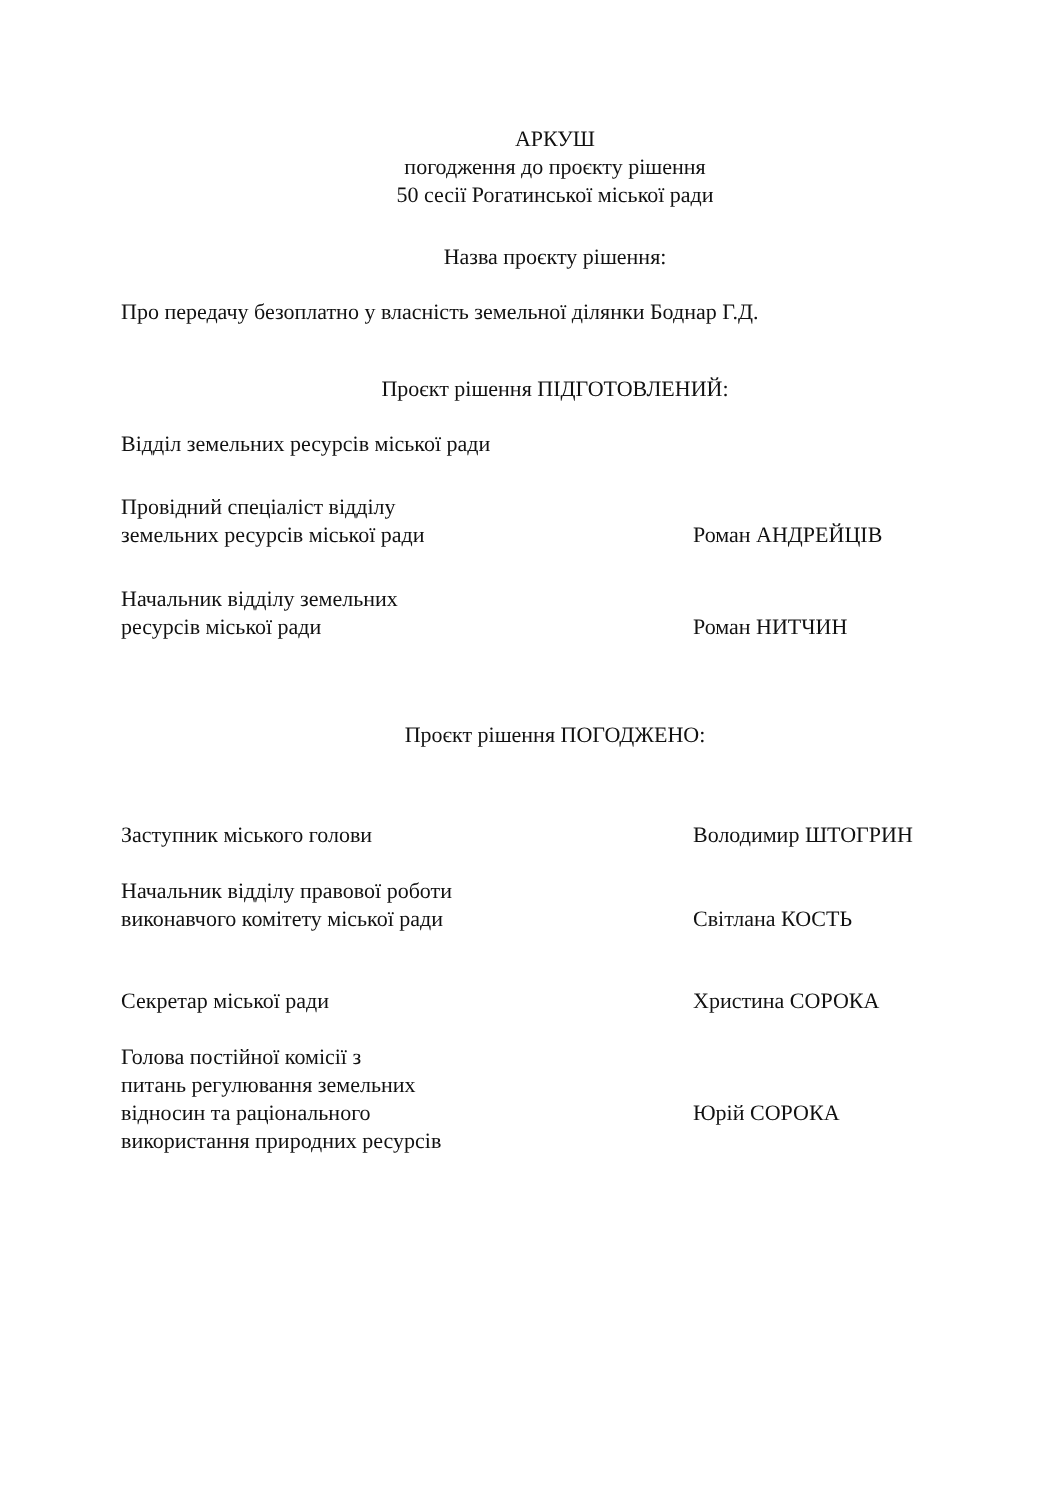АРКУШ
погодження до проєкту рішення
50 сесії Рогатинської міської ради
Назва проєкту рішення:
Про передачу безоплатно у власність земельної ділянки Боднар Г.Д.
Проєкт рішення ПІДГОТОВЛЕНИЙ:
Відділ земельних ресурсів міської ради
Провідний спеціаліст відділу
земельних ресурсів міської ради
Роман АНДРЕЙЦІВ
Начальник відділу земельних
ресурсів міської ради
Роман НИТЧИН
Проєкт рішення ПОГОДЖЕНО:
Заступник міського голови Володимир ШТОГРИН
Начальник відділу правової роботи
виконавчого комітету міської ради
Світлана КОСТЬ
Секретар міської ради Христина СОРОКА
Голова постійної комісії з
питань регулювання земельних
відносин та раціонального
використання природних ресурсів
Юрій СОРОКА